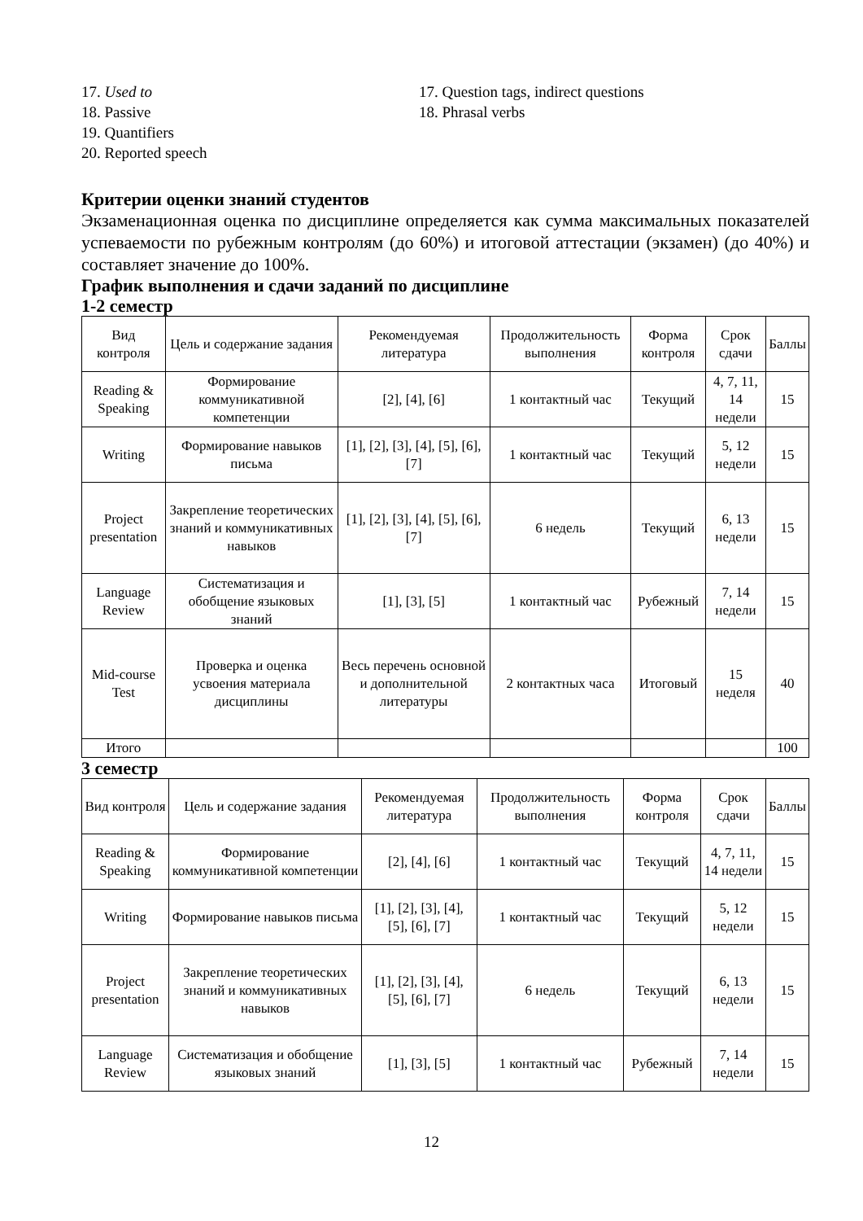17. Used to
18. Passive
19. Quantifiers
20. Reported speech
17. Question tags, indirect questions
18. Phrasal verbs
Критерии оценки знаний студентов
Экзаменационная оценка по дисциплине определяется как сумма максимальных показателей успеваемости по рубежным контролям (до 60%) и итоговой аттестации (экзамен) (до 40%) и составляет значение до 100%.
График выполнения и сдачи заданий по дисциплине
1-2 семестр
| Вид контроля | Цель и содержание задания | Рекомендуемая литература | Продолжительность выполнения | Форма контроля | Срок сдачи | Баллы |
| --- | --- | --- | --- | --- | --- | --- |
| Reading & Speaking | Формирование коммуникативной компетенции | [2], [4], [6] | 1 контактный час | Текущий | 4, 7, 11, 14 недели | 15 |
| Writing | Формирование навыков письма | [1], [2], [3], [4], [5], [6], [7] | 1 контактный час | Текущий | 5, 12 недели | 15 |
| Project presentation | Закрепление теоретических знаний и коммуникативных навыков | [1], [2], [3], [4], [5], [6], [7] | 6 недель | Текущий | 6, 13 недели | 15 |
| Language Review | Систематизация и обобщение языковых знаний | [1], [3], [5] | 1 контактный час | Рубежный | 7, 14 недели | 15 |
| Mid-course Test | Проверка и оценка усвоения материала дисциплины | Весь перечень основной и дополнительной литературы | 2 контактных часа | Итоговый | 15 неделя | 40 |
| Итого | | | | | | 100 |
3 семестр
| Вид контроля | Цель и содержание задания | Рекомендуемая литература | Продолжительность выполнения | Форма контроля | Срок сдачи | Баллы |
| --- | --- | --- | --- | --- | --- | --- |
| Reading & Speaking | Формирование коммуникативной компетенции | [2], [4], [6] | 1 контактный час | Текущий | 4, 7, 11, 14 недели | 15 |
| Writing | Формирование навыков письма | [1], [2], [3], [4], [5], [6], [7] | 1 контактный час | Текущий | 5, 12 недели | 15 |
| Project presentation | Закрепление теоретических знаний и коммуникативных навыков | [1], [2], [3], [4], [5], [6], [7] | 6 недель | Текущий | 6, 13 недели | 15 |
| Language Review | Систематизация и обобщение языковых знаний | [1], [3], [5] | 1 контактный час | Рубежный | 7, 14 недели | 15 |
12